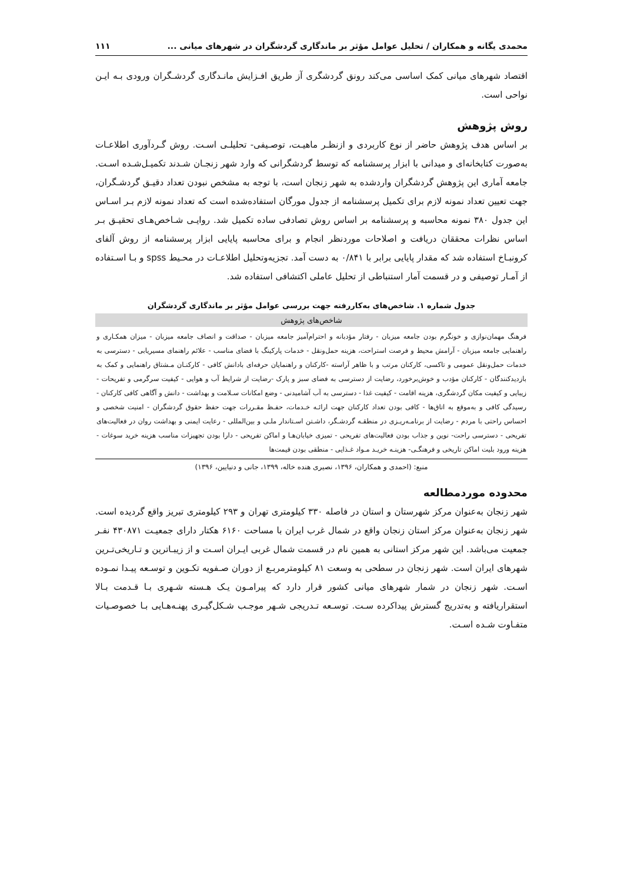محمدی یگانه و همکاران / تحلیل عوامل مؤثر بر ماندگاری گردشگران در شهرهای میانی ... ۱۱۱
اقتصاد شهرهای میانی کمک اساسی می‌کند رونق گردشگری آز طریق افـزایش مانـدگاری گردشـگران ورودی بـه ایـن نواحی است.
روش پژوهش
بر اساس هدف پژوهش حاضر از نوع کاربردی و ازنظـر ماهیـت، توصـیفی- تحلیلـی اسـت. روش گـردآوری اطلاعـات به‌صورت کتابخانه‌ای و میدانی با ابزار پرسشنامه که توسط گردشگرانی که وارد شهر زنجـان شـدند تکمیـل‌شـده اسـت. جامعه آماری این پژوهش گردشگران واردشده به شهر زنجان است، با توجه به مشخص نبودن تعداد دقیـق گردشـگران، جهت تعیین تعداد نمونه لازم برای تکمیل پرسشنامه از جدول مورگان استفاده‌شده است که تعداد نمونه لازم بـر اسـاس این جدول ۳۸۰ نمونه محاسبه و پرسشنامه بر اساس روش تصادفی ساده تکمیل شد. روایـی شـاخص‌هـای تحقیـق بـر اساس نظرات محققان دریافت و اصلاحات موردنظر انجام و برای محاسبه پایایی ابزار پرسشنامه از روش آلفای کرونبـاخ استفاده شد که مقدار پایایی برابر با ۰/۸۴۱ به دست آمد. تجزیه‌وتحلیل اطلاعـات در محـیط spss و بـا اسـتفاده از آمـار توصیفی و در قسمت آمار استنباطی از تحلیل عاملی اکتشافی استفاده شد.
جدول شماره ۱. شاخص‌های به‌کاررفته جهت بررسی عوامل مؤثر بر ماندگاری گردشگران
| شاخص‌های پژوهش |
| --- |
| فرهنگ مهمان‌نوازی و خونگرم بودن جامعه میزبان - رفتار مؤدبانه و احترام‌آمیز جامعه میزبان - صداقت و انصاف جامعه میزبان - میزان همکـاری و راهنمایی جامعه میزبان - آرامش محیط و فرصت استراحت، هزینه حمل‌ونقل - خدمات پارکینگ با فضای مناسب - علائم راهنمای مسیریابی - دسترسی به خدمات حمل‌ونقل عمومی و تاکسی، کارکنان مرتب و با ظاهر آراسته -کارکنان و راهنمایان حرفه‌ای بادانش کافی - کارکنـان مـشتاق راهنمایی و کمک به بازدیدکنندگان - کارکنان مؤدب و خوش‌برخورد، رضایت از دسترسی به فضای سبز و پارک -رضایت از شرایط آب و هوایی - کیفیت سرگرمی و تفریحات - زیبایی و کیفیت مکان گردشگری، هزینه اقامت - کیفیت غذا - دسترسی به آب آشامیدنی - وضع امکانات سـلامت و بهداشت - دانش و آگاهی کافی کارکنان - رسیدگی کافی و به‌موقع به اتاق‌ها - کافی بودن تعداد کارکنان جهت ارائـه خـدمات، حفـظ مقـررات جهت حفظ حقوق گردشگران - امنیت شخصی و احساس راحتی با مردم - رضایت از برنامـه‌ریـزی در منطقـه گردشـگر، داشـتن اسـتاندار ملـی و بین‌المللی - رعایت ایمنی و بهداشت روان در فعالیت‌های تفریحی - دسترسی راحت- نوین و جذاب بودن فعالیت‌های تفریحی - تمیزی خیابان‌هـا و اماکن تفریحی - دارا بودن تجهیزات مناسب هزینه خرید سوغات - هزینه ورود بلیت اماکن تاریخی و فرهنگـی- هزینـه خریـد مـواد غـذایی - منطقی بودن قیمت‌ها |
منبع: (احمدی و همکاران، ۱۳۹۶، نصیری هنده خاله، ۱۳۹۹، جانی و دنیایین، ۱۳۹۶)
محدوده موردمطالعه
شهر زنجان به‌عنوان مرکز شهرستان و استان در فاصله ۳۳۰ کیلومتری تهران و ۲۹۳ کیلومتری تبریز واقع گردیده است. شهر زنجان به‌عنوان مرکز استان زنجان واقع در شمال غرب ایران با مساحت ۶۱۶۰ هکتار دارای جمعیـت ۴۳۰۸۷۱ نفـر جمعیت می‌باشد. این شهر مرکز استانی به همین نام در قسمت شمال غربی ایـران اسـت و از زیبـاترین و تـاریخی‌تـرین شهرهای ایران است. شهر زنجان در سطحی به وسعت ۸۱ کیلومترمربـع از دوران صـفویه تکـوین و توسـعه پیـدا نمـوده اسـت. شهر زنجان در شمار شهرهای میانی کشور قرار دارد که پیرامـون یـک هـسته شـهری بـا قـدمت بـالا استقراریافته و به‌تدریج گسترش پیداکرده سـت. توسـعه تـدریجی شـهر موجـب شـکل‌گیـری پهنـه‌هـایی بـا خصوصـیات متفـاوت شـده اسـت.